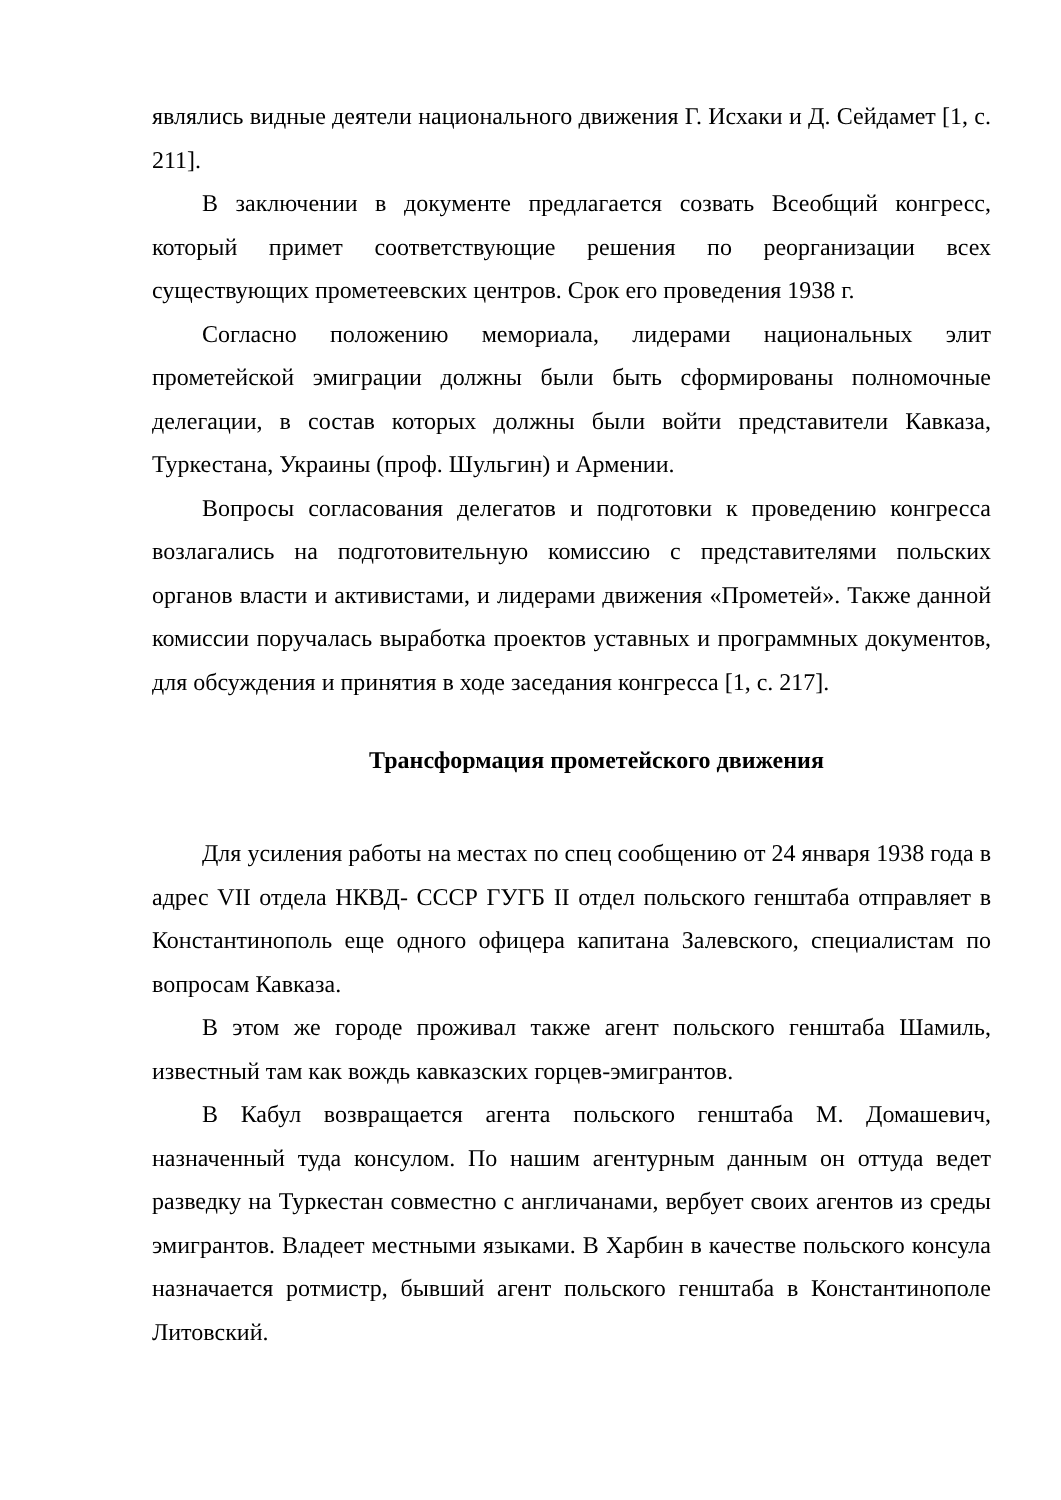являлись видные деятели национального движения Г. Исхаки и Д. Сейдамет [1, с. 211].
В заключении в документе предлагается созвать Всеобщий конгресс, который примет соответствующие решения по реорганизации всех существующих прометеевских центров. Срок его проведения 1938 г.
Согласно положению мемориала, лидерами национальных элит прометейской эмиграции должны были быть сформированы полномочные делегации, в состав которых должны были войти представители Кавказа, Туркестана, Украины (проф. Шульгин) и Армении.
Вопросы согласования делегатов и подготовки к проведению конгресса возлагались на подготовительную комиссию с представителями польских органов власти и активистами, и лидерами движения «Прометей». Также данной комиссии поручалась выработка проектов уставных и программных документов, для обсуждения и принятия в ходе заседания конгресса [1, с. 217].
Трансформация прометейского движения
Для усиления работы на местах по спец сообщению от 24 января 1938 года в адрес VII отдела НКВД- СССР ГУГБ II отдел польского генштаба отправляет в Константинополь еще одного офицера капитана Залевского, специалистам по вопросам Кавказа.
В этом же городе проживал также агент польского генштаба Шамиль, известный там как вождь кавказских горцев-эмигрантов.
В Кабул возвращается агента польского генштаба М. Домашевич, назначенный туда консулом. По нашим агентурным данным он оттуда ведет разведку на Туркестан совместно с англичанами, вербует своих агентов из среды эмигрантов. Владеет местными языками. В Харбин в качестве польского консула назначается ротмистр, бывший агент польского генштаба в Константинополе Литовский.